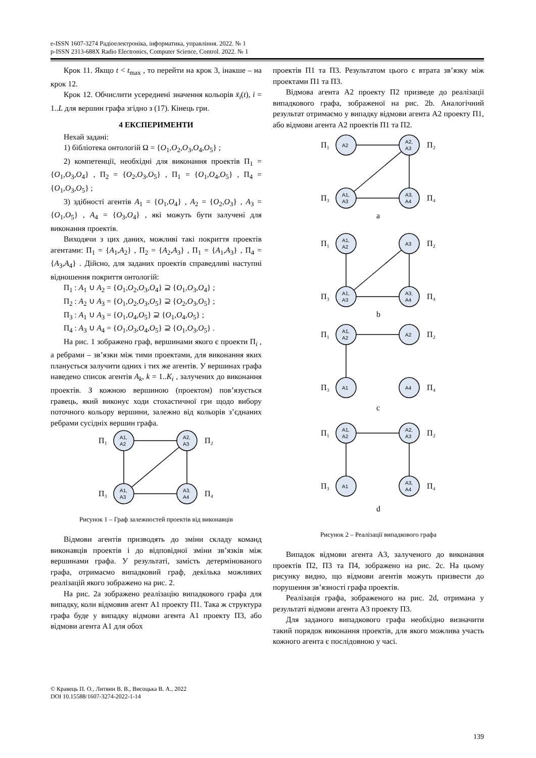e-ISSN 1607-3274 Радіоелектроніка, інформатика, управління. 2022. № 1
p-ISSN 2313-688X Radio Electronics, Computer Science, Control. 2022. № 1
Крок 11. Якщо t < t<sub>max</sub> , то перейти на крок 3, інакше – на крок 12.
Крок 12. Обчислити усереднені значення кольорів x̄<sub>i</sub>(t), i = 1..L для вершин графа згідно з (17). Кінець гри.
4 ЕКСПЕРИМЕНТИ
Нехай задані:
1) бібліотека онтологій Ω = {O<sub>1</sub>,O<sub>2</sub>,O<sub>3</sub>,O<sub>4</sub>,O<sub>5</sub>} ;
2) компетенції, необхідні для виконання проектів Π<sub>1</sub> = {O<sub>1</sub>,O<sub>3</sub>,O<sub>4</sub>} , Π<sub>2</sub> = {O<sub>2</sub>,O<sub>3</sub>,O<sub>5</sub>} , Π<sub>1</sub> = {O<sub>1</sub>,O<sub>4</sub>,O<sub>5</sub>} , Π<sub>4</sub> = {O<sub>1</sub>,O<sub>3</sub>,O<sub>5</sub>} ;
3) здібності агентів A<sub>1</sub> = {O<sub>1</sub>,O<sub>4</sub>} , A<sub>2</sub> = {O<sub>2</sub>,O<sub>3</sub>} , A<sub>3</sub> = {O<sub>1</sub>,O<sub>5</sub>} , A<sub>4</sub> = {O<sub>3</sub>,O<sub>4</sub>} , які можуть бути залучені для виконання проектів.
Виходячи з цих даних, можливі такі покриття проектів агентами: Π<sub>1</sub> = {A<sub>1</sub>,A<sub>2</sub>} , Π<sub>2</sub> = {A<sub>2</sub>,A<sub>3</sub>} , Π<sub>1</sub> = {A<sub>1</sub>,A<sub>3</sub>} , Π<sub>4</sub> = {A<sub>3</sub>,A<sub>4</sub>} . Дійсно, для заданих проектів справедливі наступні відношення покриття онтологій:
Π<sub>1</sub> : A<sub>1</sub> ∪ A<sub>2</sub> = {O<sub>1</sub>,O<sub>2</sub>,O<sub>3</sub>,O<sub>4</sub>} ⊇ {O<sub>1</sub>,O<sub>3</sub>,O<sub>4</sub>} ;
Π<sub>2</sub> : A<sub>2</sub> ∪ A<sub>3</sub> = {O<sub>1</sub>,O<sub>2</sub>,O<sub>3</sub>,O<sub>5</sub>} ⊇ {O<sub>2</sub>,O<sub>3</sub>,O<sub>5</sub>} ;
Π<sub>3</sub> : A<sub>1</sub> ∪ A<sub>3</sub> = {O<sub>1</sub>,O<sub>4</sub>,O<sub>5</sub>} ⊇ {O<sub>1</sub>,O<sub>4</sub>,O<sub>5</sub>} ;
Π<sub>4</sub> : A<sub>3</sub> ∪ A<sub>4</sub> = {O<sub>1</sub>,O<sub>3</sub>,O<sub>4</sub>,O<sub>5</sub>} ⊇ {O<sub>1</sub>,O<sub>3</sub>,O<sub>5</sub>} .
На рис. 1 зображено граф, вершинами якого є проекти Π<sub>i</sub> , а ребрами – зв’язки між тими проектами, для виконання яких планується залучити одних і тих же агентів. У вершинах графа наведено список агентів A<sub>k</sub>, k = 1..K<sub>i</sub> , залучених до виконання проектів. З кожною вершиною (проектом) пов’язується гравець, який виконує ходи стохастичної гри щодо вибору поточного кольору вершини, залежно від кольорів з’єднаних ребрами сусідніх вершин графа.
A1,
A2
A2,
A3
A1,
A3
A3,
A4
Π₁
Π₂
Π₃
Π₄
Рисунок 1 – Граф залежностей проектів від виконавців
Відмови агентів призводять до зміни складу команд виконавців проектів і до відповідної зміни зв’язків між вершинами графа. У результаті, замість детермінованого графа, отримаємо випадковий граф, декілька можливих реалізацій якого зображено на рис. 2.
На рис. 2a зображено реалізацію випадкового графа для випадку, коли відмовив агент A1 проекту П1. Така ж структура графа буде у випадку відмови агента A1 проекту П3, або відмови агента A1 для обох
проектів П1 та П3. Результатом цього є втрата зв’язку між проектами П1 та П3.
Відмова агента A2 проекту П2 призведе до реалізації випадкового графа, зображеної на рис. 2b. Аналогічний результат отримаємо у випадку відмови агента A2 проекту П1, або відмови агента A2 проектів П1 та П2.
A2
A2,
A3
A1,
A3
A3,
A4
Π₁
Π₂
Π₃
Π₄
a
A1,
A2
A3
A1,
A3
A3,
A4
Π₁
Π₂
Π₃
Π₄
b
A1,
A2
A2
A1
A4
Π₁
Π₂
Π₃
Π₄
c
A1,
A2
A2,
A3
A1
A3,
A4
Π₁
Π₂
Π₃
Π₄
d
Рисунок 2 – Реалізації випадкового графа
Випадок відмови агента A3, залученого до виконання проектів П2, П3 та П4, зображено на рис. 2c. На цьому рисунку видно, що відмови агентів можуть призвести до порушення зв’язності графа проектів.
Реалізація графа, зображеного на рис. 2d, отримана у результаті відмови агента A3 проекту П3.
Для заданого випадкового графа необхідно визначити такий порядок виконання проектів, для якого можлива участь кожного агента є послідовною у часі.
© Кравець П. О., Литвин В. В., Висоцька В. А., 2022
DOI 10.15588/1607-3274-2022-1-14
139